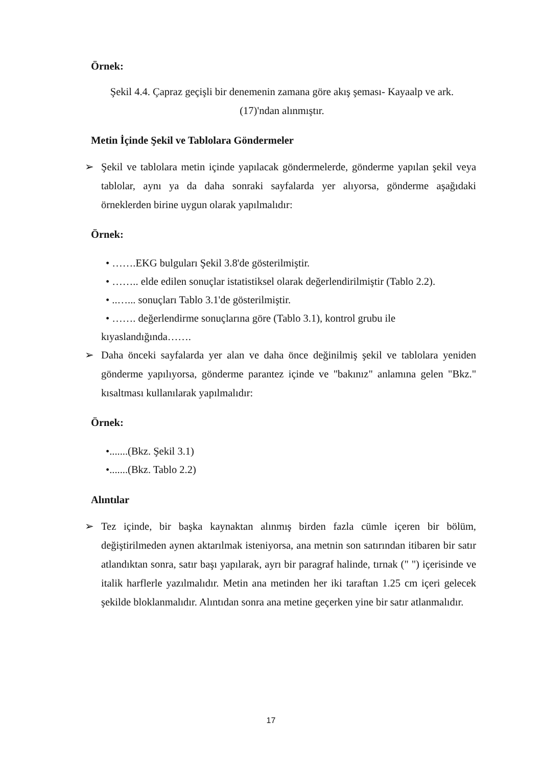Örnek:
Şekil 4.4. Çapraz geçişli bir denemenin zamana göre akış şeması- Kayaalp ve ark.
(17)'ndan alınmıştır.
Metin İçinde Şekil ve Tablolara Göndermeler
➢ Şekil ve tablolara metin içinde yapılacak göndermelerde, gönderme yapılan şekil veya tablolar, aynı ya da daha sonraki sayfalarda yer alıyorsa, gönderme aşağıdaki örneklerden birine uygun olarak yapılmalıdır:
Örnek:
• …….EKG bulguları Şekil 3.8'de gösterilmiştir.
• …….. elde edilen sonuçlar istatistiksel olarak değerlendirilmiştir (Tablo 2.2).
• ..…... sonuçları Tablo 3.1'de gösterilmiştir.
• ……. değerlendirme sonuçlarına göre (Tablo 3.1), kontrol grubu ile
kıyaslandığında…….
➢ Daha önceki sayfalarda yer alan ve daha önce değinilmiş şekil ve tablolara yeniden gönderme yapılıyorsa, gönderme parantez içinde ve "bakınız" anlamına gelen "Bkz." kısaltması kullanılarak yapılmalıdır:
Örnek:
•.......(Bkz. Şekil 3.1)
•.......(Bkz. Tablo 2.2)
Alıntılar
➢ Tez içinde, bir başka kaynaktan alınmış birden fazla cümle içeren bir bölüm, değiştirilmeden aynen aktarılmak isteniyorsa, ana metnin son satırından itibaren bir satır atlandıktan sonra, satır başı yapılarak, ayrı bir paragraf halinde, tırnak (" ") içerisinde ve italik harflerle yazılmalıdır. Metin ana metinden her iki taraftan 1.25 cm içeri gelecek şekilde bloklanmalıdır. Alıntıdan sonra ana metine geçerken yine bir satır atlanmalıdır.
17